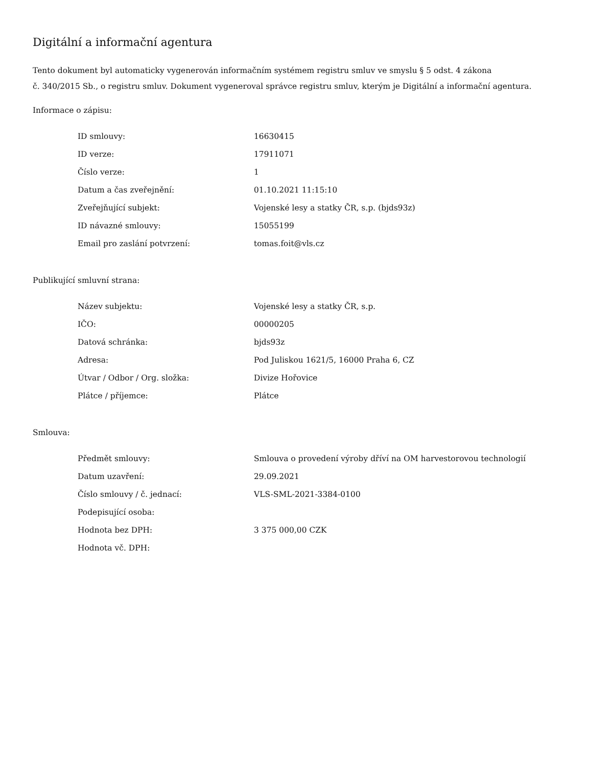Digitální a informační agentura
Tento dokument byl automaticky vygenerován informačním systémem registru smluv ve smyslu § 5 odst. 4 zákona
č. 340/2015 Sb., o registru smluv. Dokument vygeneroval správce registru smluv, kterým je Digitální a informační agentura.
Informace o zápisu:
| ID smlouvy: | 16630415 |
| ID verze: | 17911071 |
| Číslo verze: | 1 |
| Datum a čas zveřejnění: | 01.10.2021 11:15:10 |
| Zveřejňující subjekt: | Vojenské lesy a statky ČR, s.p. (bjds93z) |
| ID návazné smlouvy: | 15055199 |
| Email pro zaslání potvrzení: | tomas.foit@vls.cz |
Publikující smluvní strana:
| Název subjektu: | Vojenské lesy a statky ČR, s.p. |
| IČO: | 00000205 |
| Datová schránka: | bjds93z |
| Adresa: | Pod Juliskou 1621/5, 16000 Praha 6, CZ |
| Útvar / Odbor / Org. složka: | Divize Hořovice |
| Plátce / příjemce: | Plátce |
Smlouva:
| Předmět smlouvy: | Smlouva o provedení výroby dříví na OM harvestorovou technologií |
| Datum uzavření: | 29.09.2021 |
| Číslo smlouvy / č. jednací: | VLS-SML-2021-3384-0100 |
| Podepisující osoba: | |
| Hodnota bez DPH: | 3 375 000,00 CZK |
| Hodnota vč. DPH: | |